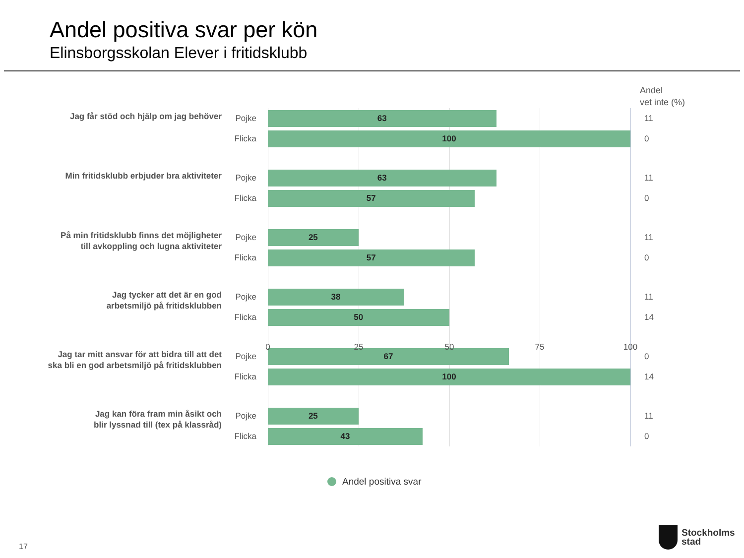Andel positiva svar per kön
Elinsborgsskolan Elever i fritidsklubb
Andel
vet inte (%)
Jag får stöd och hjälp om jag behöver
Pojke
63
11
Flicka
100
0
Min fritidsklubb erbjuder bra aktiviteter
Pojke
63
11
Flicka
57
0
På min fritidsklubb finns det möjligheter
till avkoppling och lugna aktiviteter
Pojke
25
11
Flicka
57
0
Jag tycker att det är en god
arbetsmiljö på fritidsklubben
Pojke
38
11
Flicka
50
14
Jag tar mitt ansvar för att bidra till att det
ska bli en god arbetsmiljö på fritidsklubben
Pojke
67
0
Flicka
100
14
Jag kan föra fram min åsikt och
blir lyssnad till (tex på klassråd)
Pojke
25
11
Flicka
43
0
0 25 50 75 100
Andel positiva svar
17
Stockholms
stad